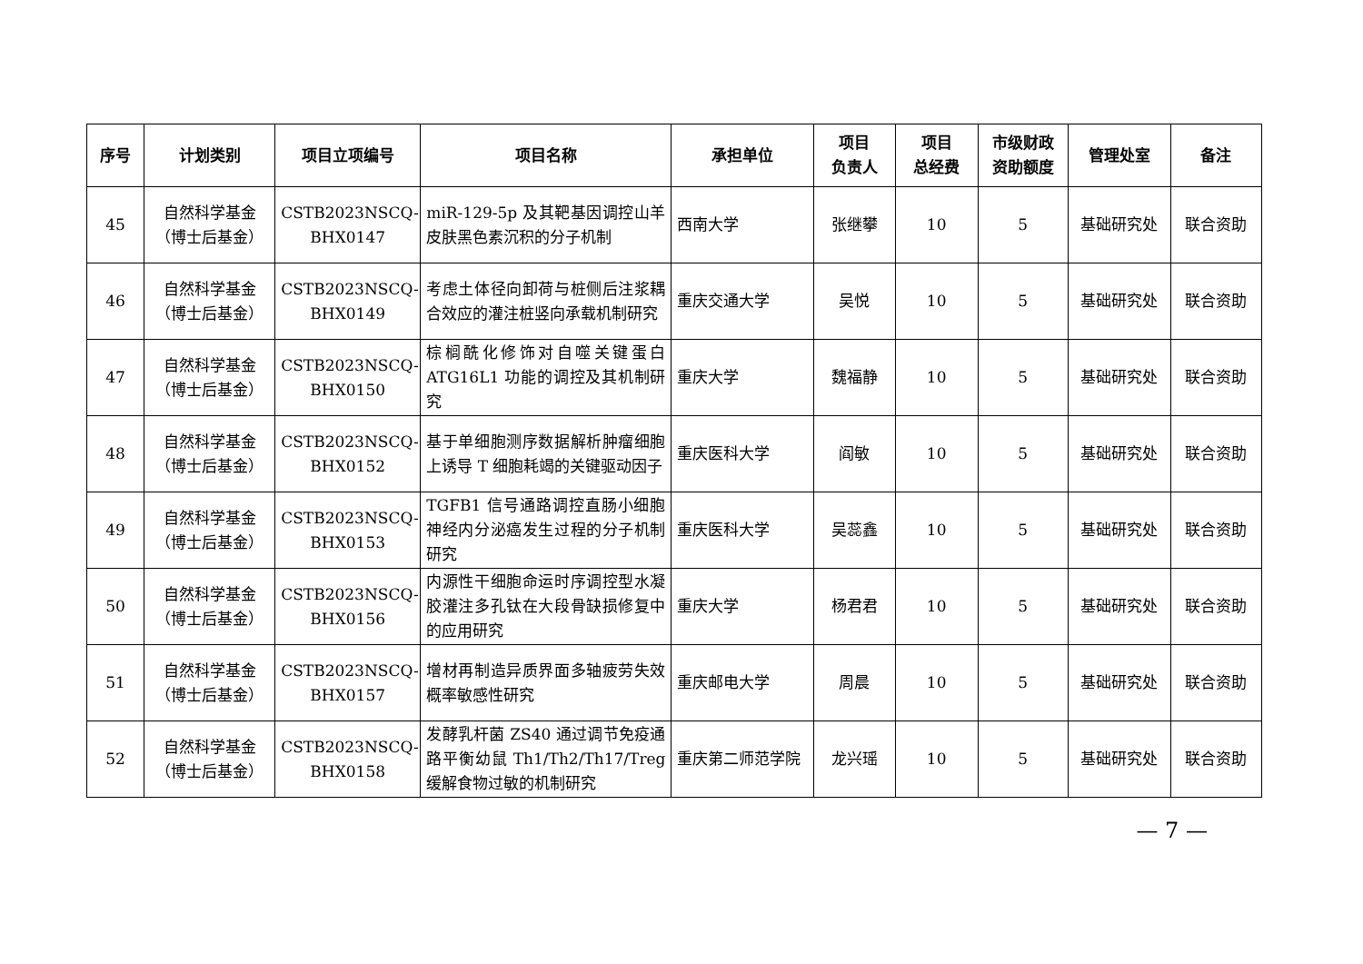| 序号 | 计划类别 | 项目立项编号 | 项目名称 | 承担单位 | 项目 负责人 | 项目 总经费 | 市级财政 资助额度 | 管理处室 | 备注 |
| --- | --- | --- | --- | --- | --- | --- | --- | --- | --- |
| 45 | 自然科学基金 （博士后基金） | CSTB2023NSCQ-BHX0147 | miR-129-5p 及其靶基因调控山羊皮肤黑色素沉积的分子机制 | 西南大学 | 张继攀 | 10 | 5 | 基础研究处 | 联合资助 |
| 46 | 自然科学基金 （博士后基金） | CSTB2023NSCQ-BHX0149 | 考虑土体径向卸荷与桩侧后注浆耦合效应的灌注桩竖向承载机制研究 | 重庆交通大学 | 吴悦 | 10 | 5 | 基础研究处 | 联合资助 |
| 47 | 自然科学基金 （博士后基金） | CSTB2023NSCQ-BHX0150 | 棕榈酰化修饰对自噬关键蛋白 ATG16L1 功能的调控及其机制研究 | 重庆大学 | 魏福静 | 10 | 5 | 基础研究处 | 联合资助 |
| 48 | 自然科学基金 （博士后基金） | CSTB2023NSCQ-BHX0152 | 基于单细胞测序数据解析肿瘤细胞上诱导 T 细胞耗竭的关键驱动因子 | 重庆医科大学 | 阎敏 | 10 | 5 | 基础研究处 | 联合资助 |
| 49 | 自然科学基金 （博士后基金） | CSTB2023NSCQ-BHX0153 | TGFB1 信号通路调控直肠小细胞神经内分泌癌发生过程的分子机制研究 | 重庆医科大学 | 吴蕊鑫 | 10 | 5 | 基础研究处 | 联合资助 |
| 50 | 自然科学基金 （博士后基金） | CSTB2023NSCQ-BHX0156 | 内源性干细胞命运时序调控型水凝胶灌注多孔钛在大段骨缺损修复中的应用研究 | 重庆大学 | 杨君君 | 10 | 5 | 基础研究处 | 联合资助 |
| 51 | 自然科学基金 （博士后基金） | CSTB2023NSCQ-BHX0157 | 增材再制造异质界面多轴疲劳失效概率敏感性研究 | 重庆邮电大学 | 周晨 | 10 | 5 | 基础研究处 | 联合资助 |
| 52 | 自然科学基金 （博士后基金） | CSTB2023NSCQ-BHX0158 | 发酵乳杆菌 ZS40 通过调节免疫通路平衡幼鼠 Th1/Th2/Th17/Treg 缓解食物过敏的机制研究 | 重庆第二师范学院 | 龙兴瑶 | 10 | 5 | 基础研究处 | 联合资助 |
— 7 —